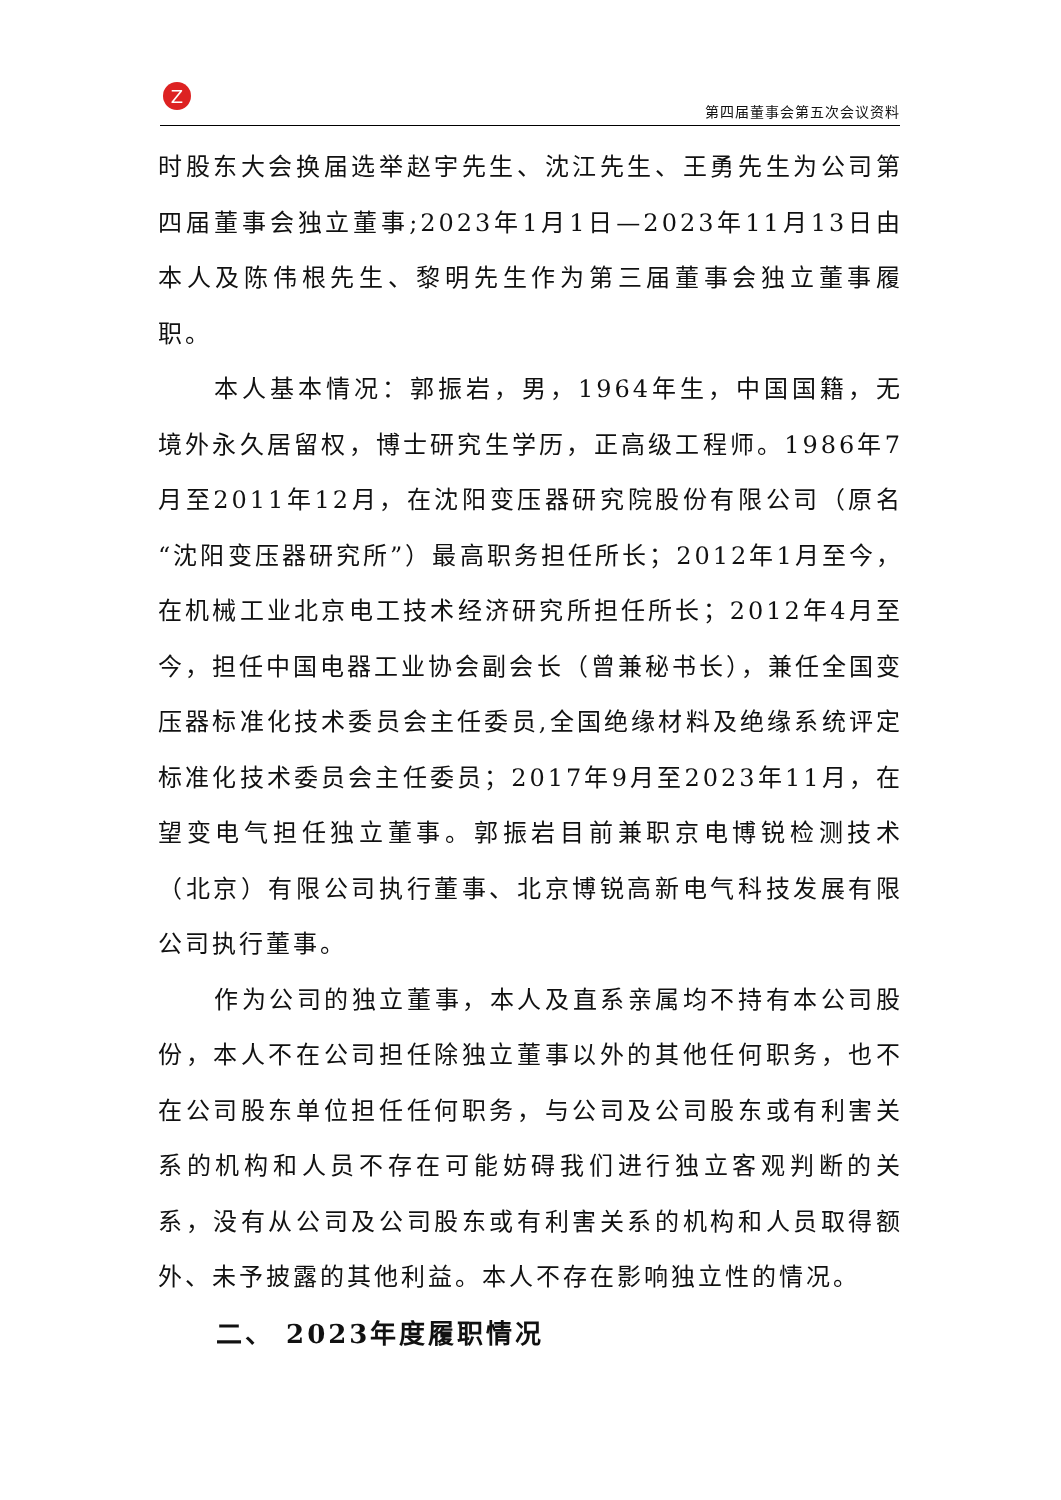Z
第四届董事会第五次会议资料
时股东大会换届选举赵宇先生、沈江先生、王勇先生为公司第四届董事会独立董事;2023年1月1日—2023年11月13日由本人及陈伟根先生、黎明先生作为第三届董事会独立董事履职。
本人基本情况：郭振岩，男，1964年生，中国国籍，无境外永久居留权，博士研究生学历，正高级工程师。1986年7月至2011年12月，在沈阳变压器研究院股份有限公司（原名“沈阳变压器研究所”）最高职务担任所长；2012年1月至今，在机械工业北京电工技术经济研究所担任所长；2012年4月至今，担任中国电器工业协会副会长（曾兼秘书长），兼任全国变压器标准化技术委员会主任委员,全国绝缘材料及绝缘系统评定标准化技术委员会主任委员；2017年9月至2023年11月，在望变电气担任独立董事。郭振岩目前兼职京电博锐检测技术（北京）有限公司执行董事、北京博锐高新电气科技发展有限公司执行董事。
作为公司的独立董事，本人及直系亲属均不持有本公司股份，本人不在公司担任除独立董事以外的其他任何职务，也不在公司股东单位担任任何职务，与公司及公司股东或有利害关系的机构和人员不存在可能妨碍我们进行独立客观判断的关系，没有从公司及公司股东或有利害关系的机构和人员取得额外、未予披露的其他利益。本人不存在影响独立性的情况。
二、 2023年度履职情况